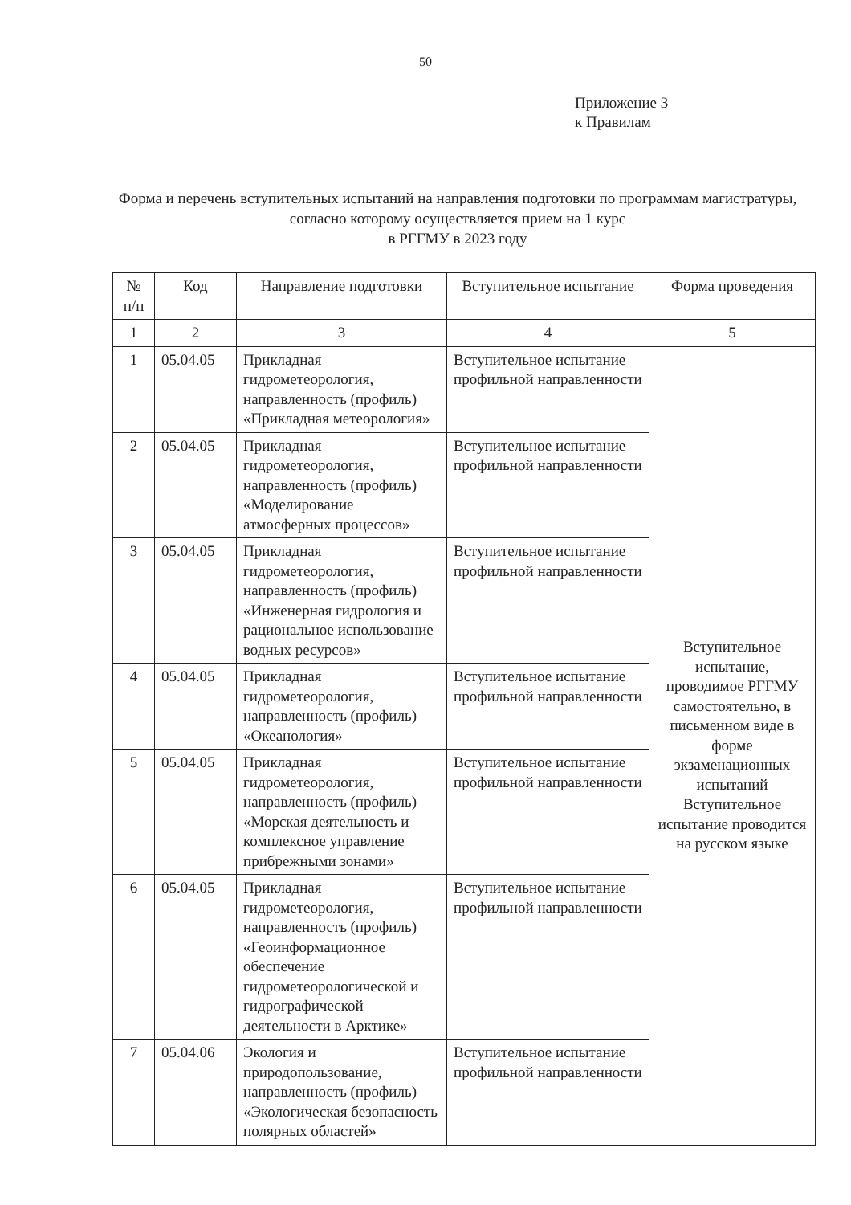50
Приложение 3
к Правилам
Форма и перечень вступительных испытаний на направления подготовки по программам магистратуры, согласно которому осуществляется прием на 1 курс
в РГГМУ в 2023 году
| № п/п | Код | Направление подготовки | Вступительное испытание | Форма проведения |
| --- | --- | --- | --- | --- |
| 1 | 2 | 3 | 4 | 5 |
| 1 | 05.04.05 | Прикладная гидрометеорология, направленность (профиль) «Прикладная метеорология» | Вступительное испытание профильной направленности | Вступительное испытание, проводимое РГГМУ самостоятельно, в письменном виде в форме экзаменационных испытаний Вступительное испытание проводится на русском языке |
| 2 | 05.04.05 | Прикладная гидрометеорология, направленность (профиль) «Моделирование атмосферных процессов» | Вступительное испытание профильной направленности | |
| 3 | 05.04.05 | Прикладная гидрометеорология, направленность (профиль) «Инженерная гидрология и рациональное использование водных ресурсов» | Вступительное испытание профильной направленности | |
| 4 | 05.04.05 | Прикладная гидрометеорология, направленность (профиль) «Океанология» | Вступительное испытание профильной направленности | |
| 5 | 05.04.05 | Прикладная гидрометеорология, направленность (профиль) «Морская деятельность и комплексное управление прибрежными зонами» | Вступительное испытание профильной направленности | |
| 6 | 05.04.05 | Прикладная гидрометеорология, направленность (профиль) «Геоинформационное обеспечение гидрометеорологической и гидрографической деятельности в Арктике» | Вступительное испытание профильной направленности | |
| 7 | 05.04.06 | Экология и природопользование, направленность (профиль) «Экологическая безопасность полярных областей» | Вступительное испытание профильной направленности | |